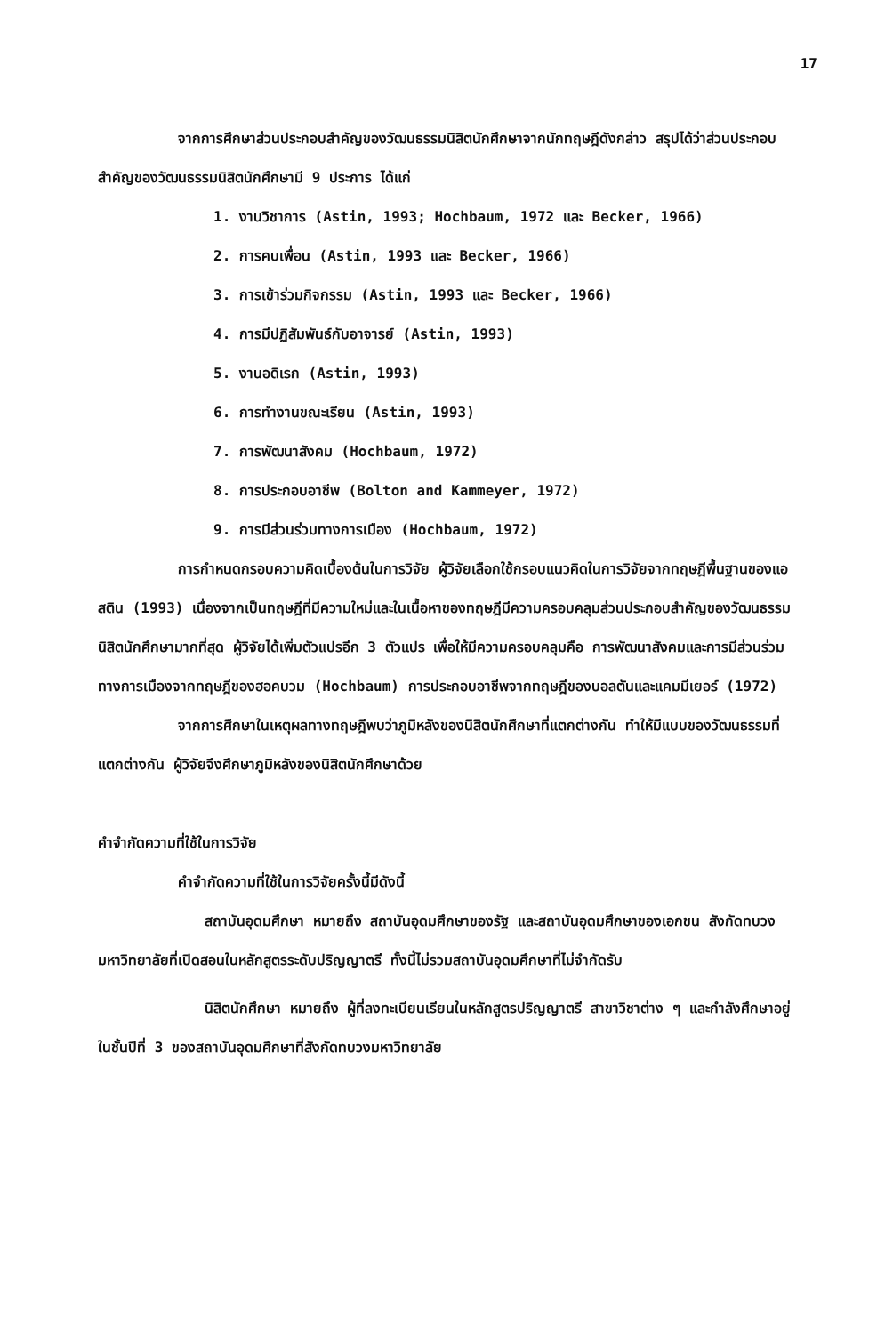17
จากการศึกษาส่วนประกอบสำคัญของวัฒนธรรมนิสิตนักศึกษาจากนักทฤษฎีดังกล่าว สรุปได้ว่าส่วนประกอบสำคัญของวัฒนธรรมนิสิตนักศึกษามี 9 ประการ ได้แก่
1. งานวิชาการ (Astin, 1993; Hochbaum, 1972 และ Becker, 1966)
2. การคบเพื่อน (Astin, 1993 และ Becker, 1966)
3. การเข้าร่วมกิจกรรม (Astin, 1993 และ Becker, 1966)
4. การมีปฏิสัมพันธ์กับอาจารย์ (Astin, 1993)
5. งานอดิเรก (Astin, 1993)
6. การทำงานขณะเรียน (Astin, 1993)
7. การพัฒนาสังคม (Hochbaum, 1972)
8. การประกอบอาชีพ (Bolton and Kammeyer, 1972)
9. การมีส่วนร่วมทางการเมือง (Hochbaum, 1972)
การกำหนดกรอบความคิดเบื้องต้นในการวิจัย ผู้วิจัยเลือกใช้กรอบแนวคิดในการวิจัยจากทฤษฎีพื้นฐานของแอสติน (1993) เนื่องจากเป็นทฤษฎีที่มีความใหม่และในเนื้อหาของทฤษฎีมีความครอบคลุมส่วนประกอบสำคัญของวัฒนธรรมนิสิตนักศึกษามากที่สุด ผู้วิจัยได้เพิ่มตัวแปรอีก 3 ตัวแปร เพื่อให้มีความครอบคลุมคือ การพัฒนาสังคมและการมีส่วนร่วมทางการเมืองจากทฤษฎีของฮอคบวม (Hochbaum) การประกอบอาชีพจากทฤษฎีของบอลตันและแคมมีเยอร์ (1972)
จากการศึกษาในเหตุผลทางทฤษฎีพบว่าภูมิหลังของนิสิตนักศึกษาที่แตกต่างกัน ทำให้มีแบบของวัฒนธรรมที่แตกต่างกัน ผู้วิจัยจึงศึกษาภูมิหลังของนิสิตนักศึกษาด้วย
คำจำกัดความที่ใช้ในการวิจัย
คำจำกัดความที่ใช้ในการวิจัยครั้งนี้มีดังนี้
สถาบันอุดมศึกษา หมายถึง สถาบันอุดมศึกษาของรัฐ และสถาบันอุดมศึกษาของเอกชน สังกัดทบวงมหาวิทยาลัยที่เปิดสอนในหลักสูตรระดับปริญญาตรี ทั้งนี้ไม่รวมสถาบันอุดมศึกษาที่ไม่จำกัดรับ
นิสิตนักศึกษา หมายถึง ผู้ที่ลงทะเบียนเรียนในหลักสูตรปริญญาตรี สาขาวิชาต่าง ๆ และกำลังศึกษาอยู่ในชั้นปีที่ 3 ของสถาบันอุดมศึกษาที่สังกัดทบวงมหาวิทยาลัย